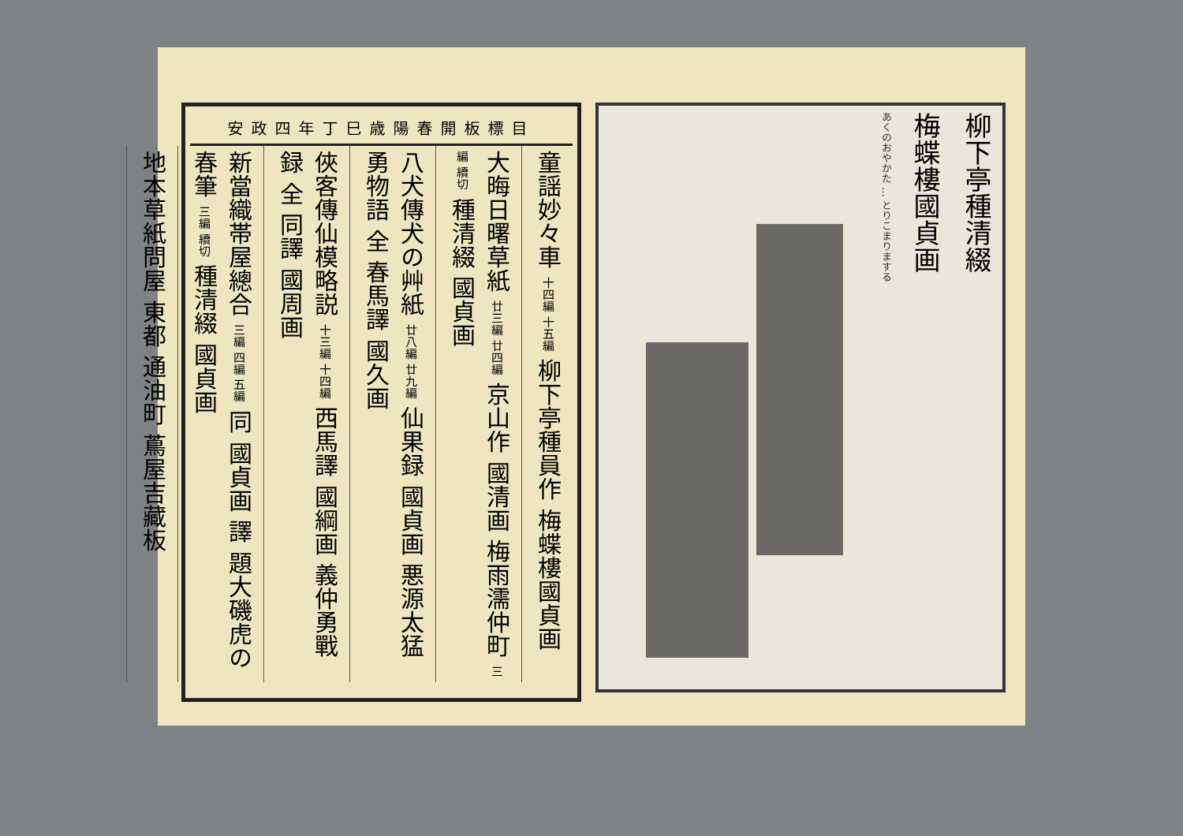安政四年丁巳歳陽春開板標目
童謡妙々車 十四編 十五編 柳下亭種員作 梅蝶樓國貞画
大晦日曙草紙 廿三編 廿四編 京山作 國清画 梅雨濡仲町 三編 續切 種清綴 國貞画
八犬傳犬の艸紙 廿八編 廿九編 仙果録 國貞画 悪源太猛勇物語 全 春馬譯 國久画
俠客傳仙模略説 十三編 十四編 西馬譯 國綱画 義仲勇戰録 全 同譯 國周画
新當織帯屋總合 三編 四編 五編 同 國貞画 譯 題大磯虎の春筆 三編 續切 種清綴 國貞画
地本草紙問屋 東都 通油町 蔦屋吉藏板
柳下亭種清綴
梅蝶樓國貞画
あくのおやかた ... とりこまりまする